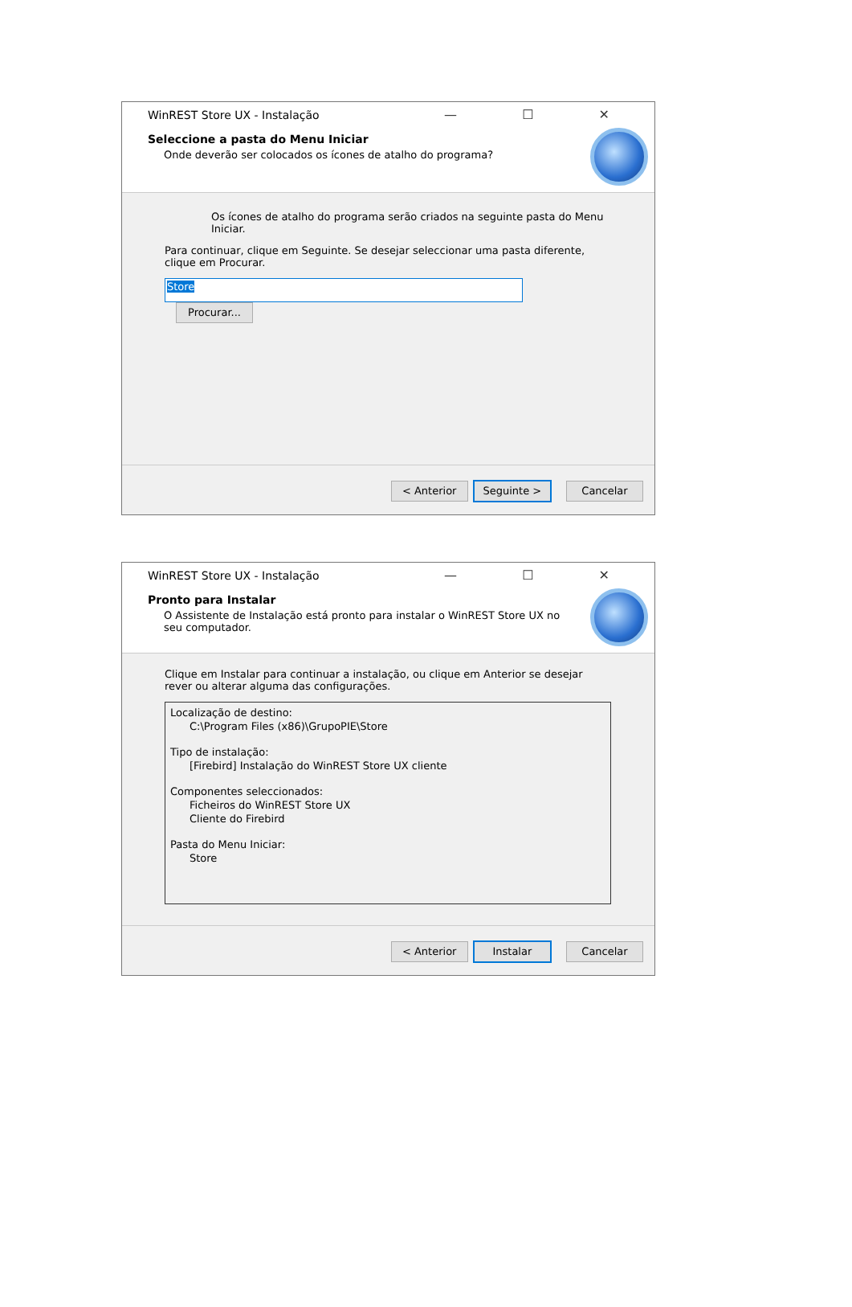WinREST Store UX - Instalação — ☐ ✕
Seleccione a pasta do Menu Iniciar
Onde deverão ser colocados os ícones de atalho do programa?
Os ícones de atalho do programa serão criados na seguinte pasta do Menu Iniciar.
Para continuar, clique em Seguinte. Se desejar seleccionar uma pasta diferente, clique em Procurar.
Store Procurar...
< Anterior Seguinte > Cancelar
WinREST Store UX - Instalação — ☐ ✕
Pronto para Instalar
O Assistente de Instalação está pronto para instalar o WinREST Store UX no seu computador.
Clique em Instalar para continuar a instalação, ou clique em Anterior se desejar rever ou alterar alguma das configurações.
Localização de destino:
C:\Program Files (x86)\GrupoPIE\Store
Tipo de instalação:
[Firebird] Instalação do WinREST Store UX cliente
Componentes seleccionados:
Ficheiros do WinREST Store UX
Cliente do Firebird
Pasta do Menu Iniciar:
Store
< Anterior Instalar Cancelar